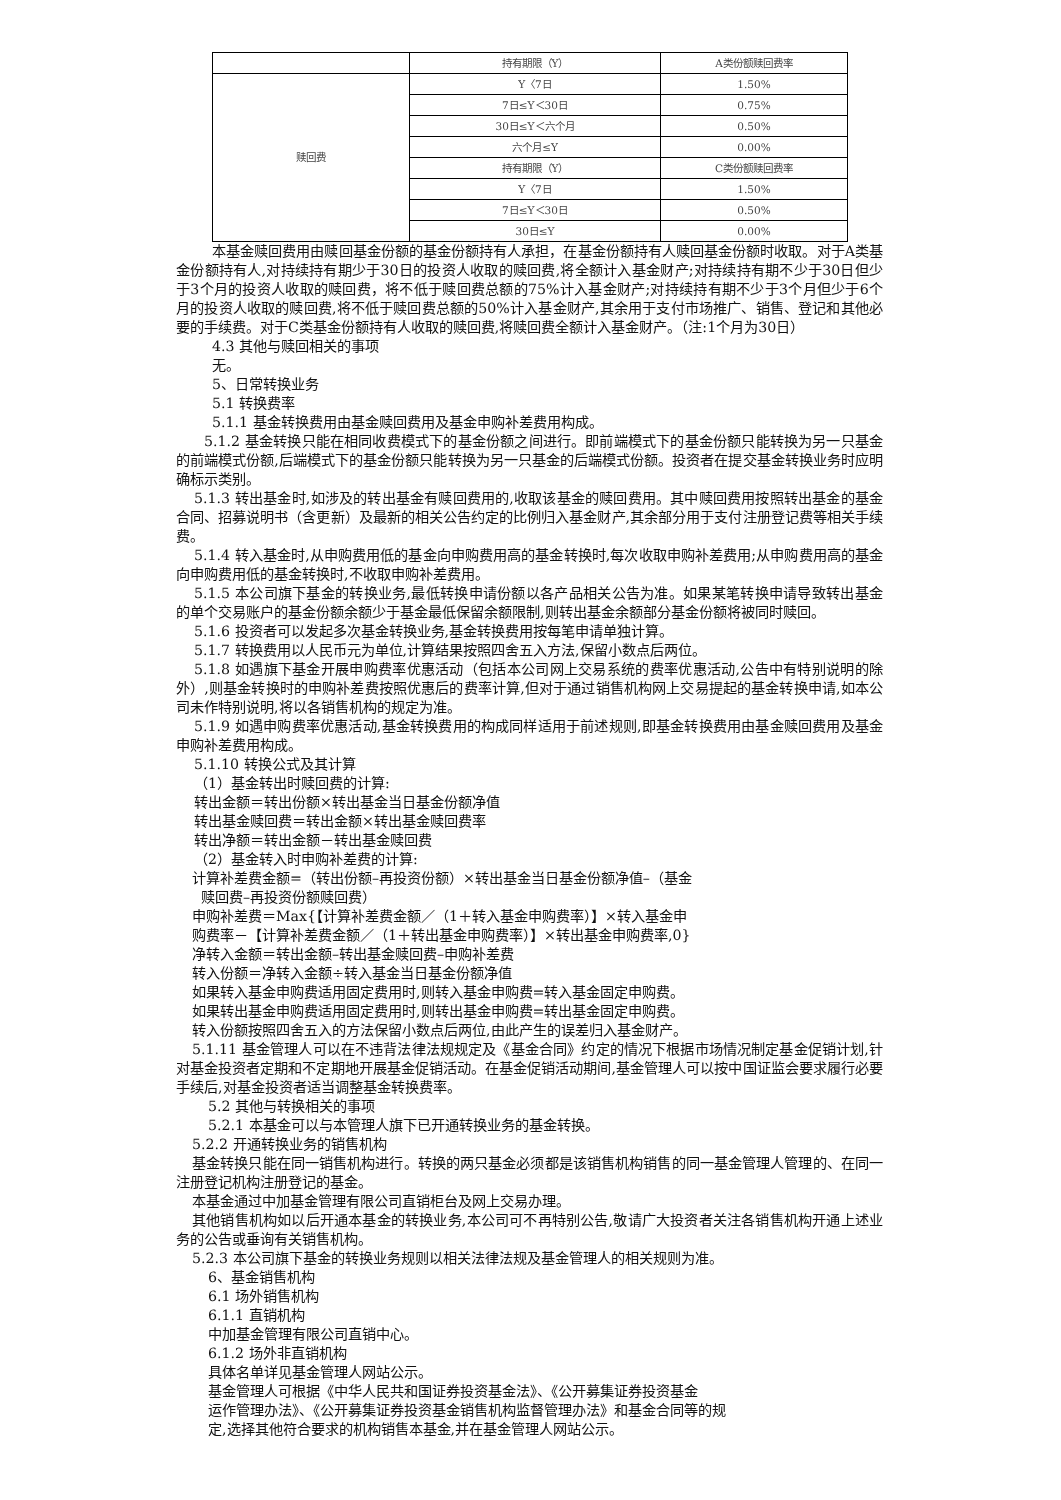| | 持有期限（Y） | A类份额赎回费率 |
| 赎回费 | Y〈7日 | 1.50% |
| | 7日≤Y＜30日 | 0.75% |
| | 30日≤Y＜六个月 | 0.50% |
| | 六个月≤Y | 0.00% |
| | 持有期限（Y） | C类份额赎回费率 |
| | Y〈7日 | 1.50% |
| | 7日≤Y＜30日 | 0.50% |
| | 30日≤Y | 0.00% |
本基金赎回费用由赎回基金份额的基金份额持有人承担，在基金份额持有人赎回基金份额时收取。对于A类基金份额持有人,对持续持有期少于30日的投资人收取的赎回费,将全额计入基金财产;对持续持有期不少于30日但少于3个月的投资人收取的赎回费，将不低于赎回费总额的75%计入基金财产;对持续持有期不少于3个月但少于6个月的投资人收取的赎回费,将不低于赎回费总额的50%计入基金财产,其余用于支付市场推广、销售、登记和其他必要的手续费。对于C类基金份额持有人收取的赎回费,将赎回费全额计入基金财产。（注:1个月为30日）
4.3 其他与赎回相关的事项
无。
5、日常转换业务
5.1 转换费率
5.1.1 基金转换费用由基金赎回费用及基金申购补差费用构成。
5.1.2 基金转换只能在相同收费模式下的基金份额之间进行。即前端模式下的基金份额只能转换为另一只基金的前端模式份额,后端模式下的基金份额只能转换为另一只基金的后端模式份额。投资者在提交基金转换业务时应明确标示类别。
5.1.3 转出基金时,如涉及的转出基金有赎回费用的,收取该基金的赎回费用。其中赎回费用按照转出基金的基金合同、招募说明书（含更新）及最新的相关公告约定的比例归入基金财产,其余部分用于支付注册登记费等相关手续费。
5.1.4 转入基金时,从申购费用低的基金向申购费用高的基金转换时,每次收取申购补差费用;从申购费用高的基金向申购费用低的基金转换时,不收取申购补差费用。
5.1.5 本公司旗下基金的转换业务,最低转换申请份额以各产品相关公告为准。如果某笔转换申请导致转出基金的单个交易账户的基金份额余额少于基金最低保留余额限制,则转出基金余额部分基金份额将被同时赎回。
5.1.6 投资者可以发起多次基金转换业务,基金转换费用按每笔申请单独计算。
5.1.7 转换费用以人民币元为单位,计算结果按照四舍五入方法,保留小数点后两位。
5.1.8 如遇旗下基金开展申购费率优惠活动（包括本公司网上交易系统的费率优惠活动,公告中有特别说明的除外）,则基金转换时的申购补差费按照优惠后的费率计算,但对于通过销售机构网上交易提起的基金转换申请,如本公司未作特别说明,将以各销售机构的规定为准。
5.1.9 如遇申购费率优惠活动,基金转换费用的构成同样适用于前述规则,即基金转换费用由基金赎回费用及基金申购补差费用构成。
5.1.10 转换公式及其计算
（1）基金转出时赎回费的计算:
转出金额＝转出份额×转出基金当日基金份额净值
转出基金赎回费＝转出金额×转出基金赎回费率
转出净额＝转出金额－转出基金赎回费
（2）基金转入时申购补差费的计算:
计算补差费金额=（转出份额–再投资份额）×转出基金当日基金份额净值–（基金
赎回费–再投资份额赎回费）
申购补差费＝Max{【计算补差费金额／（1＋转入基金申购费率）】×转入基金申
购费率－【计算补差费金额／（1＋转出基金申购费率）】×转出基金申购费率,0}
净转入金额＝转出金额–转出基金赎回费–申购补差费
转入份额＝净转入金额÷转入基金当日基金份额净值
如果转入基金申购费适用固定费用时,则转入基金申购费=转入基金固定申购费。
如果转出基金申购费适用固定费用时,则转出基金申购费=转出基金固定申购费。
转入份额按照四舍五入的方法保留小数点后两位,由此产生的误差归入基金财产。
5.1.11 基金管理人可以在不违背法律法规规定及《基金合同》约定的情况下根据市场情况制定基金促销计划,针对基金投资者定期和不定期地开展基金促销活动。在基金促销活动期间,基金管理人可以按中国证监会要求履行必要手续后,对基金投资者适当调整基金转换费率。
5.2 其他与转换相关的事项
5.2.1 本基金可以与本管理人旗下已开通转换业务的基金转换。
5.2.2 开通转换业务的销售机构
基金转换只能在同一销售机构进行。转换的两只基金必须都是该销售机构销售的同一基金管理人管理的、在同一注册登记机构注册登记的基金。
本基金通过中加基金管理有限公司直销柜台及网上交易办理。
其他销售机构如以后开通本基金的转换业务,本公司可不再特别公告,敬请广大投资者关注各销售机构开通上述业务的公告或垂询有关销售机构。
5.2.3 本公司旗下基金的转换业务规则以相关法律法规及基金管理人的相关规则为准。
6、基金销售机构
6.1 场外销售机构
6.1.1 直销机构
中加基金管理有限公司直销中心。
6.1.2 场外非直销机构
具体名单详见基金管理人网站公示。
基金管理人可根据《中华人民共和国证券投资基金法》、《公开募集证券投资基金
运作管理办法》、《公开募集证券投资基金销售机构监督管理办法》和基金合同等的规
定,选择其他符合要求的机构销售本基金,并在基金管理人网站公示。